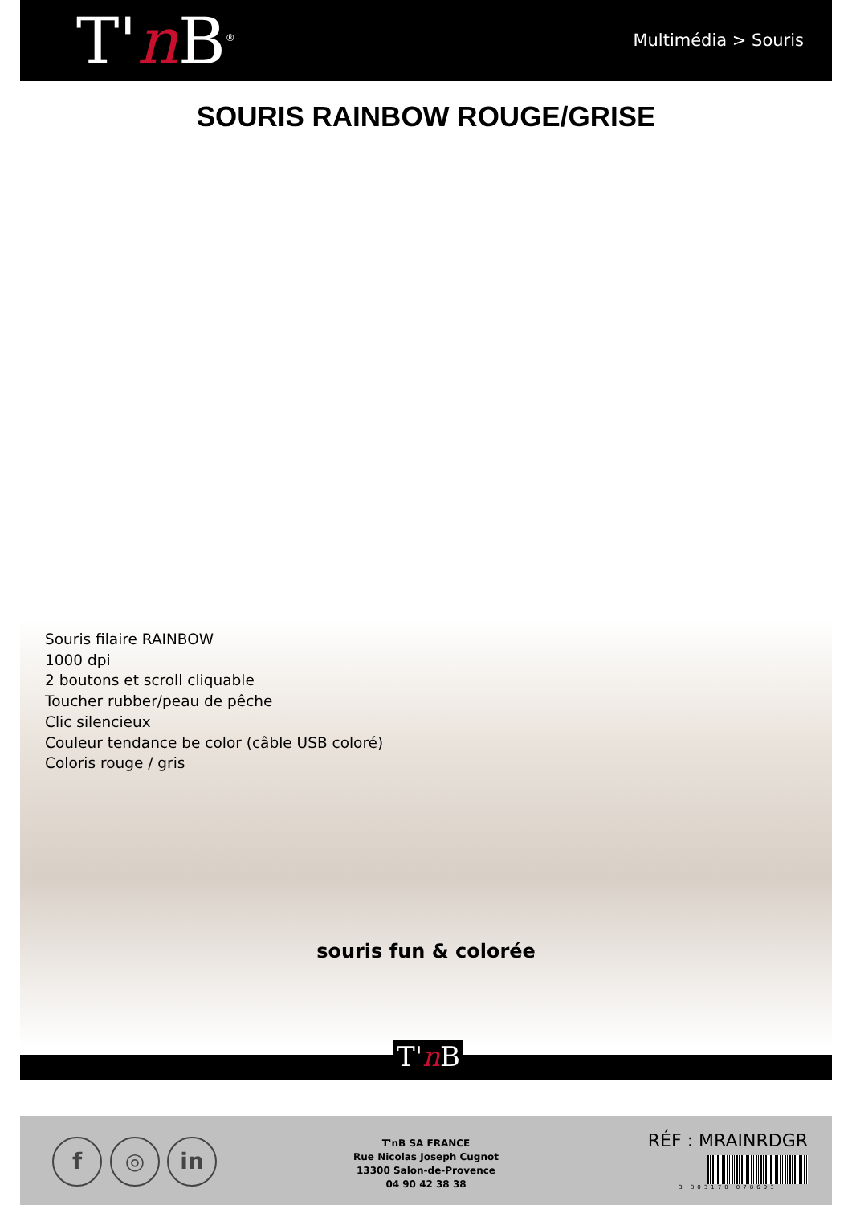T'n B<sup>®</sup> Multimédia > Souris
SOURIS RAINBOW ROUGE/GRISE
Souris filaire RAINBOW
1000 dpi
2 boutons et scroll cliquable
Toucher rubber/peau de pêche
Clic silencieux
Couleur tendance be color (câble USB coloré)
Coloris rouge / gris
souris fun & colorée
T'n B
f ◎ in
T'nB SA FRANCE
Rue Nicolas Joseph Cugnot
13300 Salon-de-Provence
04 90 42 38 38
RÉF : MRAINRDGR
3 303170 078693